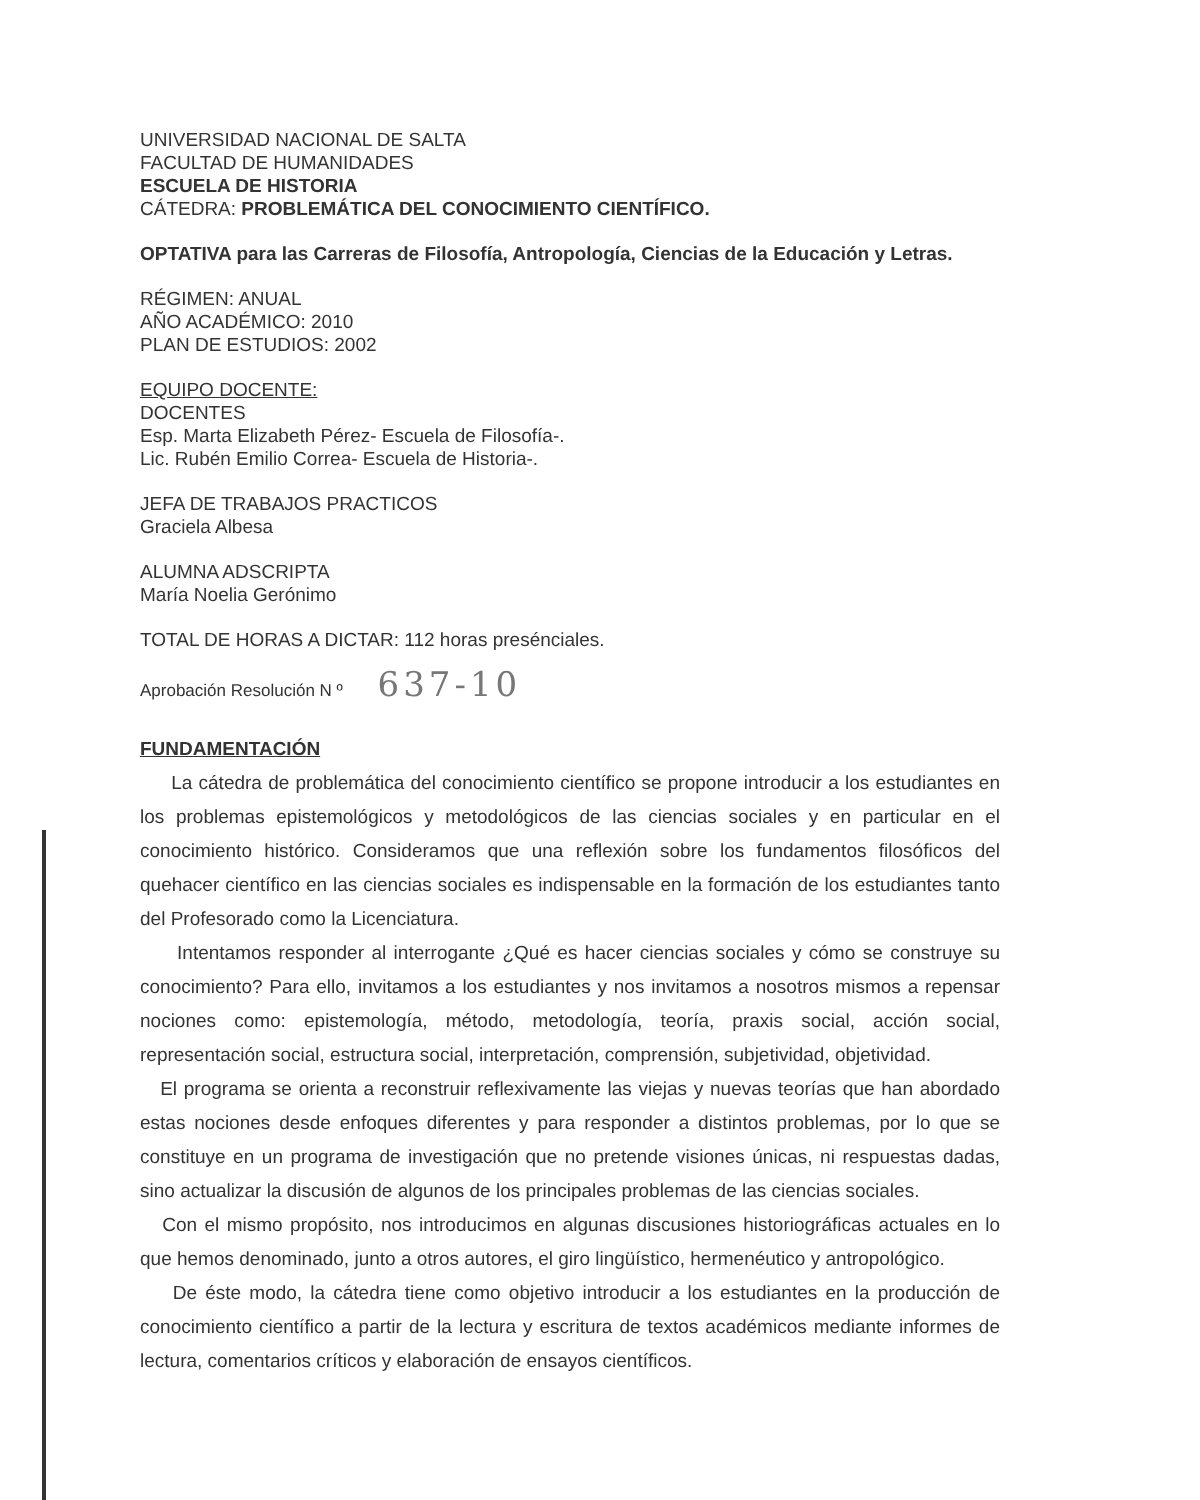UNIVERSIDAD NACIONAL DE SALTA
FACULTAD DE HUMANIDADES
ESCUELA DE HISTORIA
CÁTEDRA: PROBLEMÁTICA DEL CONOCIMIENTO CIENTÍFICO.
OPTATIVA para las Carreras de Filosofía, Antropología, Ciencias de la Educación y Letras.
RÉGIMEN: ANUAL
AÑO ACADÉMICO: 2010
PLAN DE ESTUDIOS: 2002
EQUIPO DOCENTE:
DOCENTES
Esp. Marta Elizabeth Pérez- Escuela de Filosofía-.
Lic. Rubén Emilio Correa- Escuela de Historia-.
JEFA DE TRABAJOS PRACTICOS
Graciela Albesa
ALUMNA ADSCRIPTA
María Noelia Gerónimo
TOTAL DE HORAS A DICTAR: 112 horas presénciales.
Aprobación Resolución N º 637-10
FUNDAMENTACIÓN
La cátedra de problemática del conocimiento científico se propone introducir a los estudiantes en los problemas epistemológicos y metodológicos de las ciencias sociales y en particular en el conocimiento histórico. Consideramos que una reflexión sobre los fundamentos filosóficos del quehacer científico en las ciencias sociales es indispensable en la formación de los estudiantes tanto del Profesorado como la Licenciatura.
Intentamos responder al interrogante ¿Qué es hacer ciencias sociales y cómo se construye su conocimiento? Para ello, invitamos a los estudiantes y nos invitamos a nosotros mismos a repensar nociones como: epistemología, método, metodología, teoría, praxis social, acción social, representación social, estructura social, interpretación, comprensión, subjetividad, objetividad.
El programa se orienta a reconstruir reflexivamente las viejas y nuevas teorías que han abordado estas nociones desde enfoques diferentes y para responder a distintos problemas, por lo que se constituye en un programa de investigación que no pretende visiones únicas, ni respuestas dadas, sino actualizar la discusión de algunos de los principales problemas de las ciencias sociales.
Con el mismo propósito, nos introducimos en algunas discusiones historiográficas actuales en lo que hemos denominado, junto a otros autores, el giro lingüístico, hermenéutico y antropológico.
De éste modo, la cátedra tiene como objetivo introducir a los estudiantes en la producción de conocimiento científico a partir de la lectura y escritura de textos académicos mediante informes de lectura, comentarios críticos y elaboración de ensayos científicos.